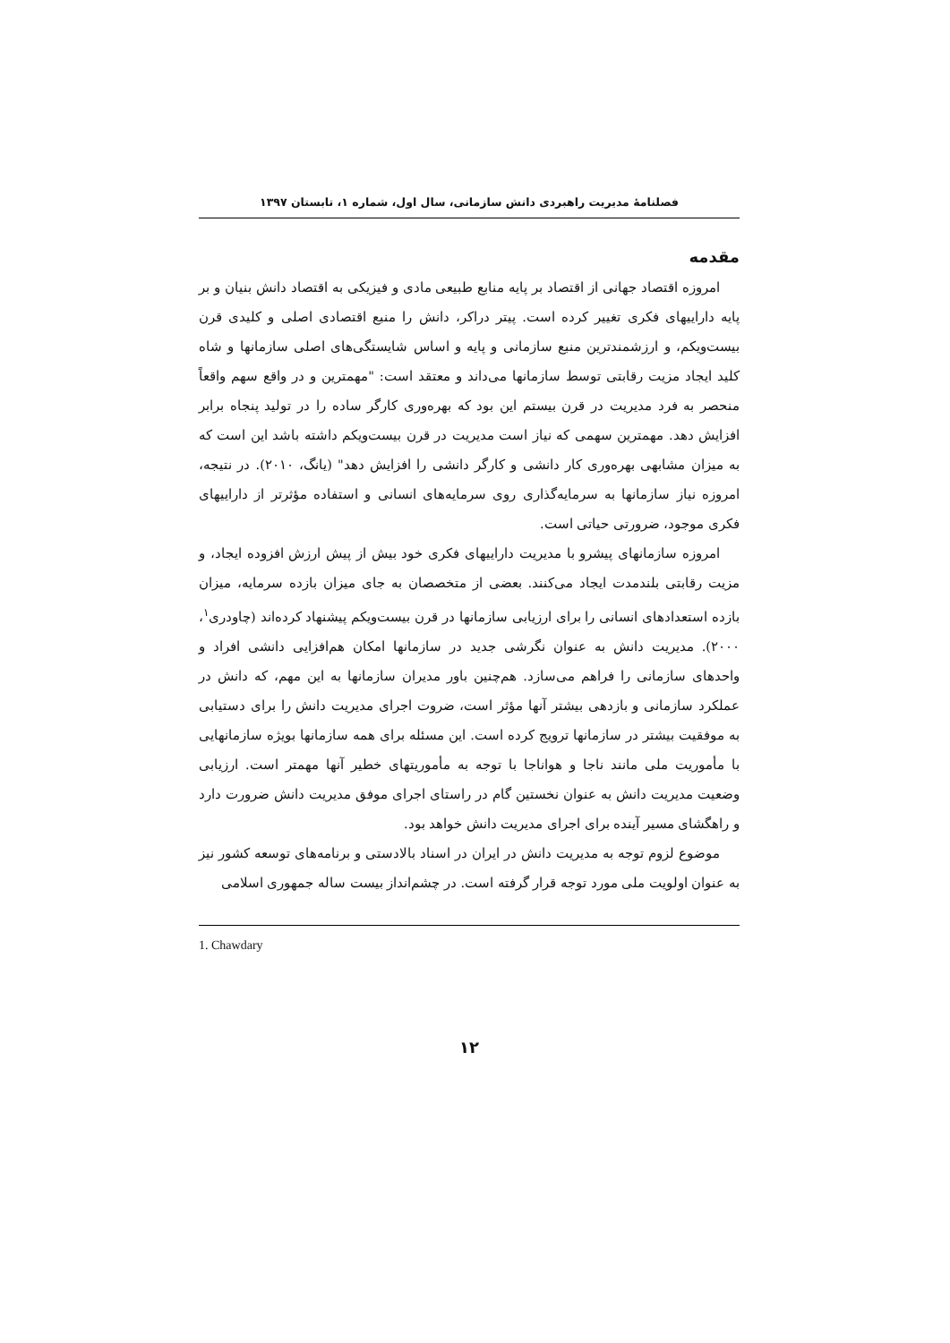فصلنامۀ مدیریت راهبردی دانش سازمانی، سال اول، شماره ۱، تابستان ۱۳۹۷
مقدمه
امروزه اقتصاد جهانی از اقتصاد بر پایه منابع طبیعی مادی و فیزیکی به اقتصاد دانش بنیان و بر پایه داراییهای فکری تغییر کرده است. پیتر دراکر، دانش را منبع اقتصادی اصلی و کلیدی قرن بیست‌ویکم، و ارزشمندترین منبع سازمانی و پایه و اساس شایستگی‌های اصلی سازمانها و شاه کلید ایجاد مزیت رقابتی توسط سازمانها می‌داند و معتقد است: "مهمترین و در واقع سهم واقعاً منحصر به فرد مدیریت در قرن بیستم این بود که بهره‌وری کارگر ساده را در تولید پنجاه برابر افزایش دهد. مهمترین سهمی که نیاز است مدیریت در قرن بیست‌ویکم داشته باشد این است که به میزان مشابهی بهره‌وری کار دانشی و کارگر دانشی را افزایش دهد" (یانگ، ۲۰۱۰). در نتیجه، امروزه نیاز سازمانها به سرمایه‌گذاری روی سرمایه‌های انسانی و استفاده مؤثرتر از داراییهای فکری موجود، ضرورتی حیاتی است.
امروزه سازمانهای پیشرو با مدیریت داراییهای فکری خود بیش از پیش ارزش افزوده ایجاد، و مزیت رقابتی بلندمدت ایجاد می‌کنند. بعضی از متخصصان به جای میزان بازده سرمایه، میزان بازده استعدادهای انسانی را برای ارزیابی سازمانها در قرن بیست‌ویکم پیشنهاد کرده‌اند (چاودری<sup>۱</sup>، ۲۰۰۰). مدیریت دانش به عنوان نگرشی جدید در سازمانها امکان هم‌افزایی دانشی افراد و واحدهای سازمانی را فراهم می‌سازد. هم‌چنین باور مدیران سازمانها به این مهم، که دانش در عملکرد سازمانی و بازدهی بیشتر آنها مؤثر است، ضروت اجرای مدیریت دانش را برای دستیابی به موفقیت بیشتر در سازمانها ترویج کرده است. این مسئله برای همه سازمانها بویژه سازمانهایی با مأموریت ملی مانند ناجا و هواناجا با توجه به مأموریتهای خطیر آنها مهمتر است. ارزیابی وضعیت مدیریت دانش به عنوان نخستین گام در راستای اجرای موفق مدیریت دانش ضرورت دارد و راهگشای مسیر آینده برای اجرای مدیریت دانش خواهد بود.
موضوع لزوم توجه به مدیریت دانش در ایران در اسناد بالادستی و برنامه‌های توسعه کشور نیز به عنوان اولویت ملی مورد توجه قرار گرفته است. در چشم‌انداز بیست ساله جمهوری اسلامی
1. Chawdary
۱۲